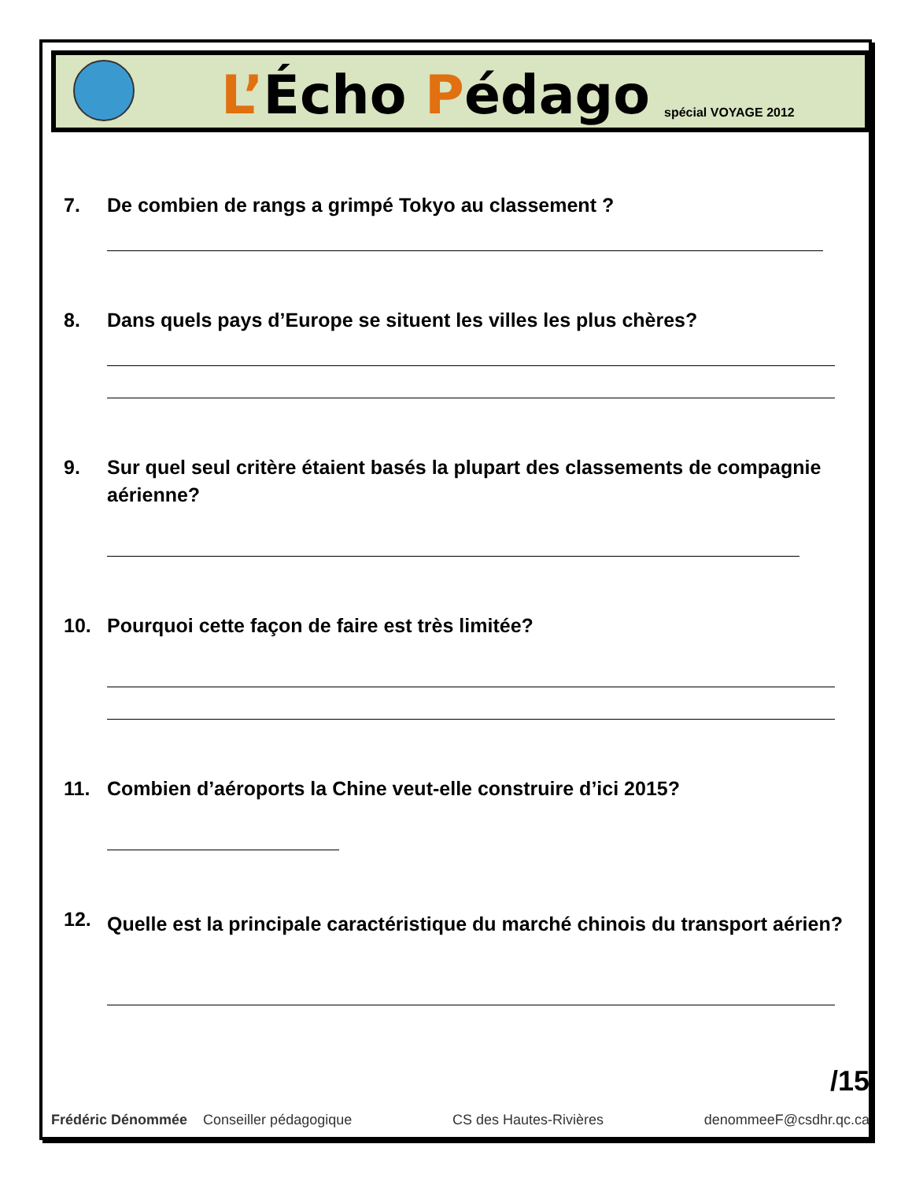L’Écho Pédago
spécial VOYAGE 2012
7. De combien de rangs a grimpé Tokyo au classement ?
8. Dans quels pays d’Europe se situent les villes les plus chères?
9. Sur quel seul critère étaient basés la plupart des classements de compagnie aérienne?
10. Pourquoi cette façon de faire est très limitée?
11. Combien d’aéroports la Chine veut-elle construire d’ici 2015?
12.
Quelle est la principale caractéristique du marché chinois du transport aérien?
/15
Frédéric Dénommée Conseiller pédagogique CS des Hautes-Rivières denommeeF@csdhr.qc.ca